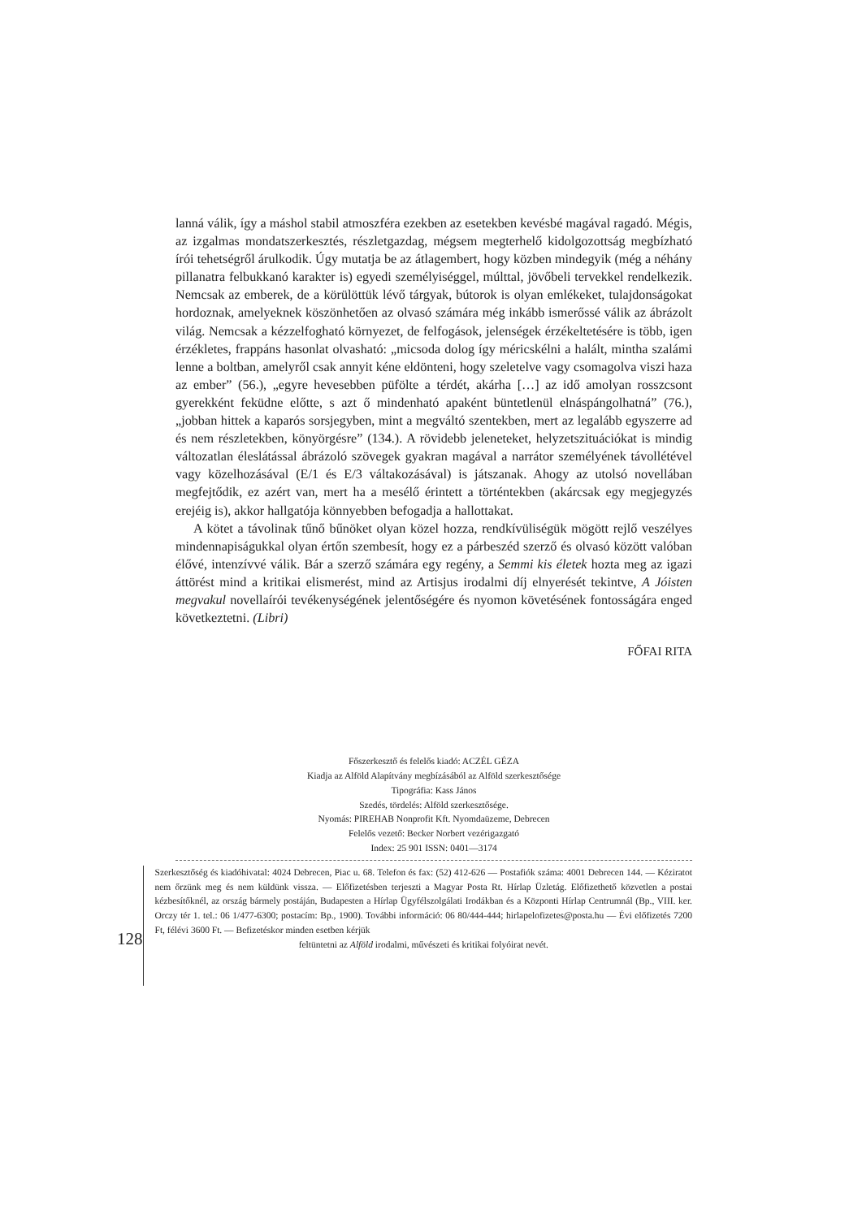lanná válik, így a máshol stabil atmoszféra ezekben az esetekben kevésbé magával ragadó. Mégis, az izgalmas mondatszerkesztés, részletgazdag, mégsem megterhelő kidolgozottság megbízható írói tehetségről árulkodik. Úgy mutatja be az átlagembert, hogy közben mindegyik (még a néhány pillanatra felbukkanó karakter is) egyedi személyiséggel, múlttal, jövőbeli tervekkel rendelkezik. Nemcsak az emberek, de a körülöttük lévő tárgyak, bútorok is olyan emlékeket, tulajdonságokat hordoznak, amelyeknek köszönhetően az olvasó számára még inkább ismerőssé válik az ábrázolt világ. Nemcsak a kézzelfogható környezet, de felfogások, jelenségek érzékeltetésére is több, igen érzékletes, frappáns hasonlat olvasható: „micsoda dolog így méricskélni a halált, mintha szalámi lenne a boltban, amelyről csak annyit kéne eldönteni, hogy szeletelve vagy csomagolva viszi haza az ember” (56.), „egyre hevesebben püfölte a térdét, akárha […] az idő amolyan rosszcsont gyerekként feküdne előtte, s azt ő mindenható apaként büntetlenül elnáspángolhatná” (76.), „jobban hittek a kaparós sorsjegyben, mint a megváltó szentekben, mert az legalább egyszerre ad és nem részletekben, könyörgésre” (134.). A rövidebb jeleneteket, helyzetszituációkat is mindig változatlan éleslátással ábrázoló szövegek gyakran magával a narrátor személyének távollétével vagy közelhozásával (E/1 és E/3 váltakozásával) is játszanak. Ahogy az utolsó novellában megfejtődik, ez azért van, mert ha a mesélő érintett a történtekben (akárcsak egy megjegyzés erejéig is), akkor hallgatója könnyebben befogadja a hallottakat.
A kötet a távolinak tűnő bűnöket olyan közel hozza, rendkívüliségük mögött rejlő veszélyes mindennapiságukkal olyan értőn szembesít, hogy ez a párbeszéd szerző és olvasó között valóban élővé, intenzívvé válik. Bár a szerző számára egy regény, a Semmi kis életek hozta meg az igazi áttörést mind a kritikai elismerést, mind az Artisjus irodalmi díj elnyerését tekintve, A Jóisten megvakul novellaírói tevékenységének jelentőségére és nyomon követésének fontosságára enged következtetni. (Libri)
FŐFAI RITA
Főszerkesztő és felelős kiadó: ACZÉL GÉZA
Kiadja az Alföld Alapítvány megbízásából az Alföld szerkesztősége
Tipográfia: Kass János
Szedés, tördelés: Alföld szerkesztősége.
Nyomás: PIREHAB Nonprofit Kft. Nyomdaüzeme, Debrecen
Felelős vezető: Becker Norbert vezérigazgató
Index: 25 901 ISSN: 0401—3174
128
Szerkesztőség és kiadóhivatal: 4024 Debrecen, Piac u. 68. Telefon és fax: (52) 412-626 — Postafiók száma: 4001 Debrecen 144. — Kéziratot nem őrzünk meg és nem küldünk vissza. — Előfizetésben terjeszti a Magyar Posta Rt. Hírlap Üzletág. Előfizethető közvetlen a postai kézbesítőknél, az ország bármely postáján, Budapesten a Hírlap Ügyfélszolgálati Irodákban és a Központi Hírlap Centrumnál (Bp., VIII. ker. Orczy tér 1. tel.: 06 1/477-6300; postacím: Bp., 1900). További információ: 06 80/444-444; hirlapelofizetes@posta.hu — Évi előfizetés 7200 Ft, félévi 3600 Ft. — Befizetéskor minden esetben kérjük
feltüntetni az Alföld irodalmi, művészeti és kritikai folyóirat nevét.